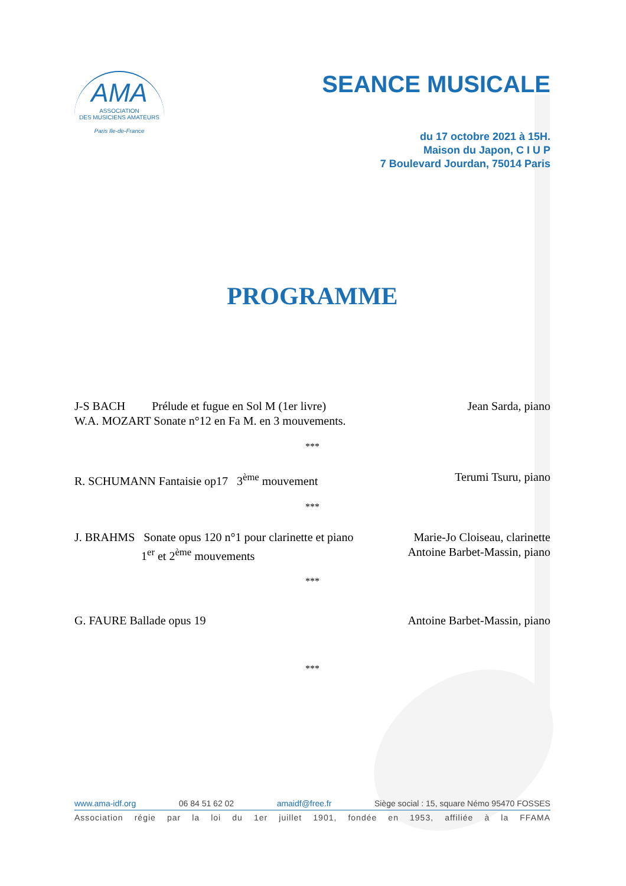AMA
ASSOCIATION
DES MUSICIENS AMATEURS
Paris Ile-de-France
SEANCE MUSICALE
du 17 octobre 2021 à 15H.
Maison du Japon, C I U P
7 Boulevard Jourdan, 75014 Paris
PROGRAMME
J-S BACH Prélude et fugue en Sol M (1er livre) Jean Sarda, piano
W.A. MOZART Sonate n°12 en Fa M. en 3 mouvements.
***
R. SCHUMANN Fantaisie op17 3<sup>ème</sup> mouvement Terumi Tsuru, piano
***
J. BRAHMS Sonate opus 120 n°1 pour clarinette et piano Marie-Jo Cloiseau, clarinette
1<sup>er</sup> et 2<sup>ème</sup> mouvements Antoine Barbet-Massin, piano
***
G. FAURE Ballade opus 19 Antoine Barbet-Massin, piano
***
www.ama-idf.org 06 84 51 62 02 amaidf@free.fr Siège social : 15, square Némo 95470 FOSSES
Association régie par la loi du 1er juillet 1901, fondée en 1953, affiliée à la FFAMA